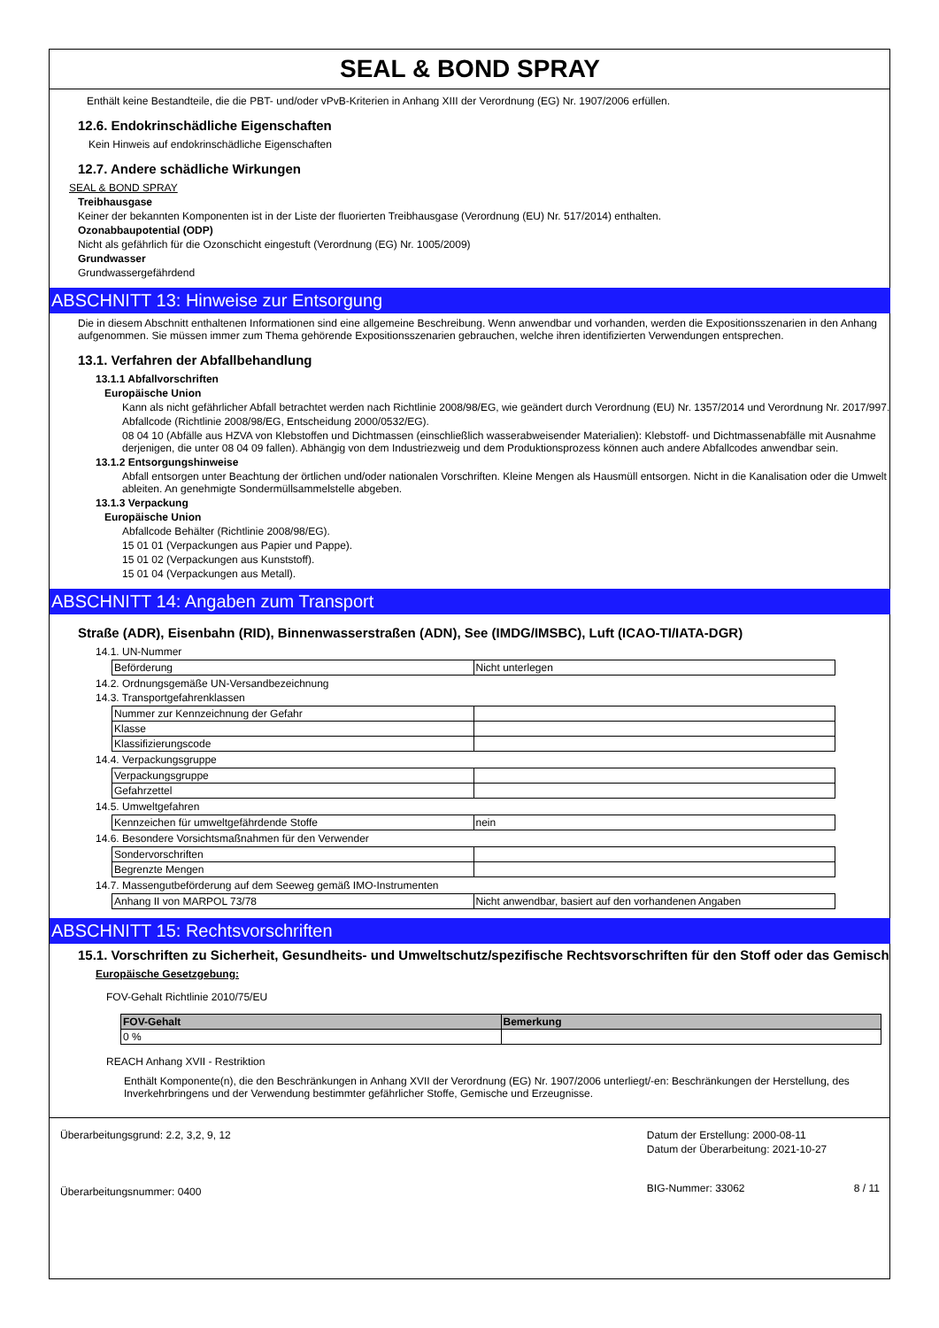SEAL & BOND SPRAY
Enthält keine Bestandteile, die die PBT- und/oder vPvB-Kriterien in Anhang XIII der Verordnung (EG) Nr. 1907/2006 erfüllen.
12.6. Endokrinschädliche Eigenschaften
Kein Hinweis auf endokrinschädliche Eigenschaften
12.7. Andere schädliche Wirkungen
SEAL & BOND SPRAY
Treibhausgase
Keiner der bekannten Komponenten ist in der Liste der fluorierten Treibhausgase (Verordnung (EU) Nr. 517/2014) enthalten.
Ozonabbaupotential (ODP)
Nicht als gefährlich für die Ozonschicht eingestuft (Verordnung (EG) Nr. 1005/2009)
Grundwasser
Grundwassergefährdend
ABSCHNITT 13: Hinweise zur Entsorgung
Die in diesem Abschnitt enthaltenen Informationen sind eine allgemeine Beschreibung. Wenn anwendbar und vorhanden, werden die Expositionsszenarien in den Anhang aufgenommen. Sie müssen immer zum Thema gehörende Expositionsszenarien gebrauchen, welche ihren identifizierten Verwendungen entsprechen.
13.1. Verfahren der Abfallbehandlung
13.1.1 Abfallvorschriften
Europäische Union
Kann als nicht gefährlicher Abfall betrachtet werden nach Richtlinie 2008/98/EG, wie geändert durch Verordnung (EU) Nr. 1357/2014 und Verordnung Nr. 2017/997.
Abfallcode (Richtlinie 2008/98/EG, Entscheidung 2000/0532/EG).
08 04 10 (Abfälle aus HZVA von Klebstoffen und Dichtmassen (einschließlich wasserabweisender Materialien): Klebstoff- und Dichtmassenabfälle mit Ausnahme derjenigen, die unter 08 04 09 fallen). Abhängig von dem Industriezweig und dem Produktionsprozess können auch andere Abfallcodes anwendbar sein.
13.1.2 Entsorgungshinweise
Abfall entsorgen unter Beachtung der örtlichen und/oder nationalen Vorschriften. Kleine Mengen als Hausmüll entsorgen. Nicht in die Kanalisation oder die Umwelt ableiten. An genehmigte Sondermüllsammelstelle abgeben.
13.1.3 Verpackung
Europäische Union
Abfallcode Behälter (Richtlinie 2008/98/EG).
15 01 01 (Verpackungen aus Papier und Pappe).
15 01 02 (Verpackungen aus Kunststoff).
15 01 04 (Verpackungen aus Metall).
ABSCHNITT 14: Angaben zum Transport
Straße (ADR), Eisenbahn (RID), Binnenwasserstraßen (ADN), See (IMDG/IMSBC), Luft (ICAO-TI/IATA-DGR)
14.1. UN-Nummer
| Beförderung | Nicht unterlegen |
14.2. Ordnungsgemäße UN-Versandbezeichnung
14.3. Transportgefahrenklassen
| Nummer zur Kennzeichnung der Gefahr | |
| Klasse | |
| Klassifizierungscode | |
14.4. Verpackungsgruppe
| Verpackungsgruppe | |
| Gefahrzettel | |
14.5. Umweltgefahren
| Kennzeichen für umweltgefährdende Stoffe | nein |
14.6. Besondere Vorsichtsmaßnahmen für den Verwender
| Sondervorschriften | |
| Begrenzte Mengen | |
14.7. Massengutbeförderung auf dem Seeweg gemäß IMO-Instrumenten
| Anhang II von MARPOL 73/78 | Nicht anwendbar, basiert auf den vorhandenen Angaben |
ABSCHNITT 15: Rechtsvorschriften
15.1. Vorschriften zu Sicherheit, Gesundheits- und Umweltschutz/spezifische Rechtsvorschriften für den Stoff oder das Gemisch
Europäische Gesetzgebung:
FOV-Gehalt Richtlinie 2010/75/EU
| FOV-Gehalt | Bemerkung |
| --- | --- |
| 0 % | |
REACH Anhang XVII - Restriktion
Enthält Komponente(n), die den Beschränkungen in Anhang XVII der Verordnung (EG) Nr. 1907/2006 unterliegt/-en: Beschränkungen der Herstellung, des Inverkehrbringens und der Verwendung bestimmter gefährlicher Stoffe, Gemische und Erzeugnisse.
Überarbeitungsgrund: 2.2, 3,2, 9, 12
Überarbeitungsnummer: 0400
Datum der Erstellung: 2000-08-11
Datum der Überarbeitung: 2021-10-27
BIG-Nummer: 33062 8 / 11